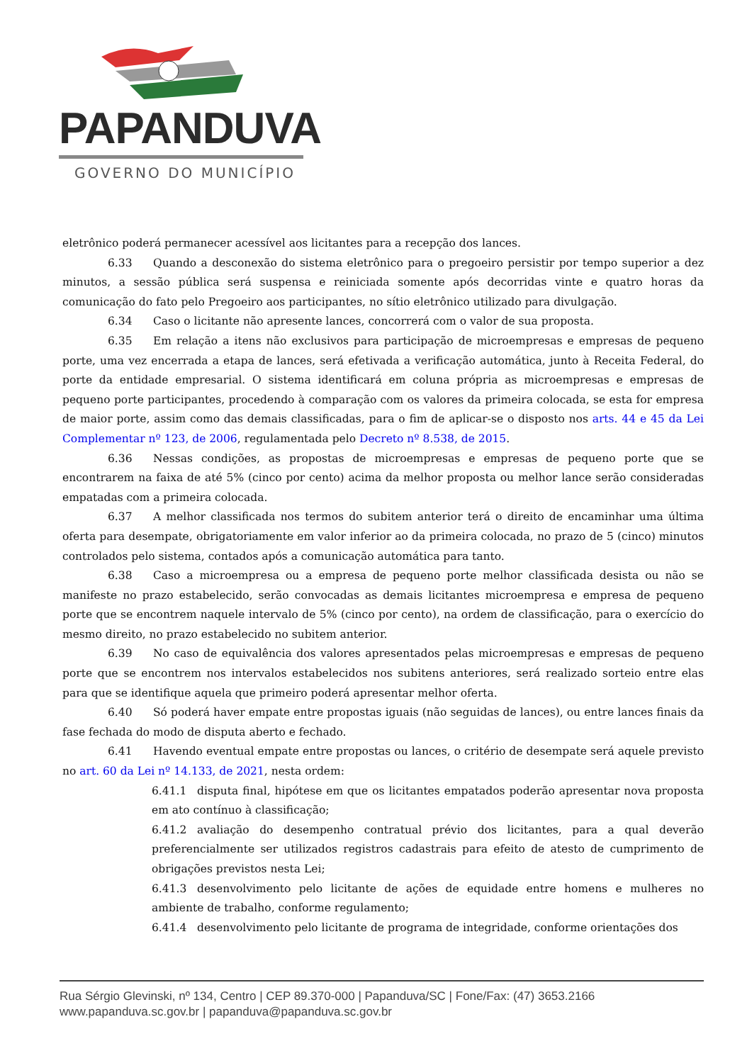PAPANDUVA
GOVERNO DO MUNICÍPIO
eletrônico poderá permanecer acessível aos licitantes para a recepção dos lances.
6.33 Quando a desconexão do sistema eletrônico para o pregoeiro persistir por tempo superior a dez minutos, a sessão pública será suspensa e reiniciada somente após decorridas vinte e quatro horas da comunicação do fato pelo Pregoeiro aos participantes, no sítio eletrônico utilizado para divulgação.
6.34 Caso o licitante não apresente lances, concorrerá com o valor de sua proposta.
6.35 Em relação a itens não exclusivos para participação de microempresas e empresas de pequeno porte, uma vez encerrada a etapa de lances, será efetivada a verificação automática, junto à Receita Federal, do porte da entidade empresarial. O sistema identificará em coluna própria as microempresas e empresas de pequeno porte participantes, procedendo à comparação com os valores da primeira colocada, se esta for empresa de maior porte, assim como das demais classificadas, para o fim de aplicar-se o disposto nos arts. 44 e 45 da Lei Complementar nº 123, de 2006, regulamentada pelo Decreto nº 8.538, de 2015.
6.36 Nessas condições, as propostas de microempresas e empresas de pequeno porte que se encontrarem na faixa de até 5% (cinco por cento) acima da melhor proposta ou melhor lance serão consideradas empatadas com a primeira colocada.
6.37 A melhor classificada nos termos do subitem anterior terá o direito de encaminhar uma última oferta para desempate, obrigatoriamente em valor inferior ao da primeira colocada, no prazo de 5 (cinco) minutos controlados pelo sistema, contados após a comunicação automática para tanto.
6.38 Caso a microempresa ou a empresa de pequeno porte melhor classificada desista ou não se manifeste no prazo estabelecido, serão convocadas as demais licitantes microempresa e empresa de pequeno porte que se encontrem naquele intervalo de 5% (cinco por cento), na ordem de classificação, para o exercício do mesmo direito, no prazo estabelecido no subitem anterior.
6.39 No caso de equivalência dos valores apresentados pelas microempresas e empresas de pequeno porte que se encontrem nos intervalos estabelecidos nos subitens anteriores, será realizado sorteio entre elas para que se identifique aquela que primeiro poderá apresentar melhor oferta.
6.40 Só poderá haver empate entre propostas iguais (não seguidas de lances), ou entre lances finais da fase fechada do modo de disputa aberto e fechado.
6.41 Havendo eventual empate entre propostas ou lances, o critério de desempate será aquele previsto no art. 60 da Lei nº 14.133, de 2021, nesta ordem:
6.41.1 disputa final, hipótese em que os licitantes empatados poderão apresentar nova proposta em ato contínuo à classificação;
6.41.2 avaliação do desempenho contratual prévio dos licitantes, para a qual deverão preferencialmente ser utilizados registros cadastrais para efeito de atesto de cumprimento de obrigações previstos nesta Lei;
6.41.3 desenvolvimento pelo licitante de ações de equidade entre homens e mulheres no ambiente de trabalho, conforme regulamento;
6.41.4 desenvolvimento pelo licitante de programa de integridade, conforme orientações dos
Rua Sérgio Glevinski, nº 134, Centro | CEP 89.370-000 | Papanduva/SC | Fone/Fax: (47) 3653.2166
www.papanduva.sc.gov.br | papanduva@papanduva.sc.gov.br